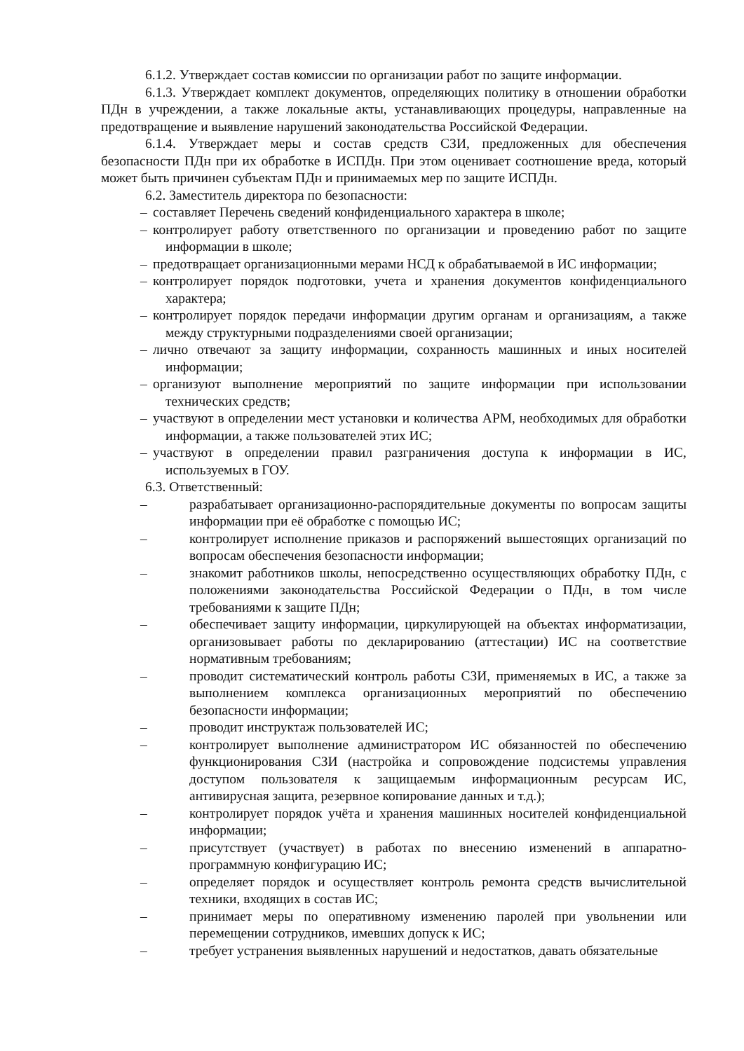6.1.2. Утверждает состав комиссии по организации работ по защите информации.
6.1.3. Утверждает комплект документов, определяющих политику в отношении обработки ПДн в учреждении, а также локальные акты, устанавливающих процедуры, направленные на предотвращение и выявление нарушений законодательства Российской Федерации.
6.1.4. Утверждает меры и состав средств СЗИ, предложенных для обеспечения безопасности ПДн при их обработке в ИСПДн. При этом оценивает соотношение вреда, который может быть причинен субъектам ПДн и принимаемых мер по защите ИСПДн.
6.2. Заместитель директора по безопасности:
– составляет Перечень сведений конфиденциального характера в школе;
– контролирует работу ответственного по организации и проведению работ по защите информации в школе;
– предотвращает организационными мерами НСД к обрабатываемой в ИС информации;
– контролирует порядок подготовки, учета и хранения документов конфиденциального характера;
– контролирует порядок передачи информации другим органам и организациям, а также между структурными подразделениями своей организации;
– лично отвечают за защиту информации, сохранность машинных и иных носителей информации;
– организуют выполнение мероприятий по защите информации при использовании технических средств;
– участвуют в определении мест установки и количества АРМ, необходимых для обработки информации, а также пользователей этих ИС;
– участвуют в определении правил разграничения доступа к информации в ИС, используемых в ГОУ.
6.3. Ответственный:
– разрабатывает организационно-распорядительные документы по вопросам защиты информации при её обработке с помощью ИС;
– контролирует исполнение приказов и распоряжений вышестоящих организаций по вопросам обеспечения безопасности информации;
– знакомит работников школы, непосредственно осуществляющих обработку ПДн, с положениями законодательства Российской Федерации о ПДн, в том числе требованиями к защите ПДн;
– обеспечивает защиту информации, циркулирующей на объектах информатизации, организовывает работы по декларированию (аттестации) ИС на соответствие нормативным требованиям;
– проводит систематический контроль работы СЗИ, применяемых в ИС, а также за выполнением комплекса организационных мероприятий по обеспечению безопасности информации;
– проводит инструктаж пользователей ИС;
– контролирует выполнение администратором ИС обязанностей по обеспечению функционирования СЗИ (настройка и сопровождение подсистемы управления доступом пользователя к защищаемым информационным ресурсам ИС, антивирусная защита, резервное копирование данных и т.д.);
– контролирует порядок учёта и хранения машинных носителей конфиденциальной информации;
– присутствует (участвует) в работах по внесению изменений в аппаратно-программную конфигурацию ИС;
– определяет порядок и осуществляет контроль ремонта средств вычислительной техники, входящих в состав ИС;
– принимает меры по оперативному изменению паролей при увольнении или перемещении сотрудников, имевших допуск к ИС;
– требует устранения выявленных нарушений и недостатков, давать обязательные